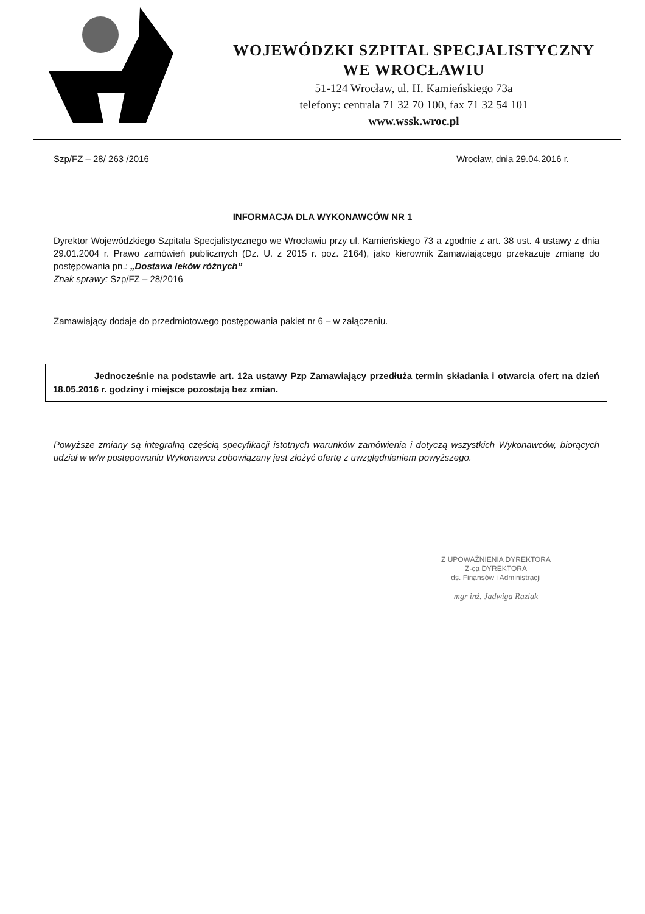WOJEWÓDZKI SZPITAL SPECJALISTYCZNY
WE WROCŁAWIU
51-124 Wrocław, ul. H. Kamieńskiego 73a
telefony: centrala 71 32 70 100, fax 71 32 54 101
www.wssk.wroc.pl
Szp/FZ – 28/ 263 /2016 Wrocław, dnia 29.04.2016 r.
INFORMACJA DLA WYKONAWCÓW NR 1
Dyrektor Wojewódzkiego Szpitala Specjalistycznego we Wrocławiu przy ul. Kamieńskiego 73 a zgodnie z art. 38 ust. 4 ustawy z dnia 29.01.2004 r. Prawo zamówień publicznych (Dz. U. z 2015 r. poz. 2164), jako kierownik Zamawiającego przekazuje zmianę do postępowania pn.: „Dostawa leków różnych”
Znak sprawy: Szp/FZ – 28/2016
Zamawiający dodaje do przedmiotowego postępowania pakiet nr 6 – w załączeniu.
Jednocześnie na podstawie art. 12a ustawy Pzp Zamawiający przedłuża termin składania i otwarcia ofert na dzień 18.05.2016 r. godziny i miejsce pozostają bez zmian.
Powyższe zmiany są integralną częścią specyfikacji istotnych warunków zamówienia i dotyczą wszystkich Wykonawców, biorących udział w w/w postępowaniu Wykonawca zobowiązany jest złożyć ofertę z uwzględnieniem powyższego.
Z UPOWAŻNIENIA DYREKTORA
Z-ca DYREKTORA
ds. Finansów i Administracji
mgr inż. Jadwiga Raziak